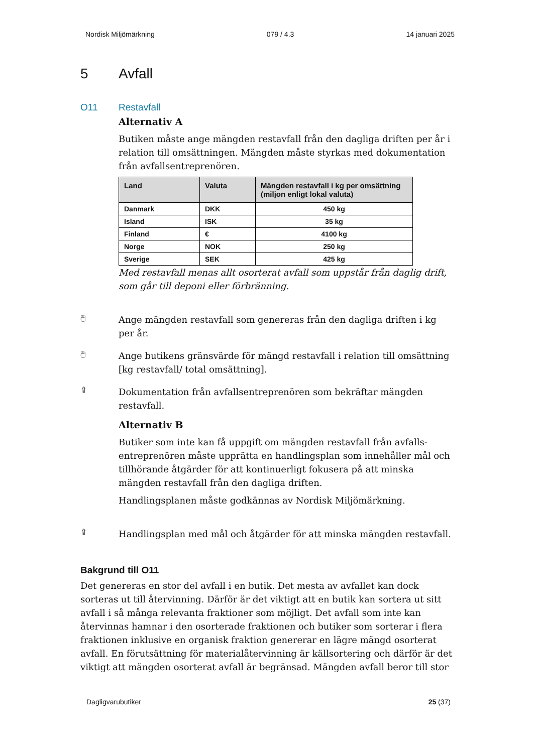Nordisk Miljömärkning 079 / 4.3 14 januari 2025
5 Avfall
O11 Restavfall
Alternativ A
Butiken måste ange mängden restavfall från den dagliga driften per år i relation till omsättningen. Mängden måste styrkas med dokumentation från avfallsentreprenören.
| Land | Valuta | Mängden restavfall i kg per omsättning (miljon enligt lokal valuta) |
| --- | --- | --- |
| Danmark | DKK | 450 kg |
| Island | ISK | 35 kg |
| Finland | € | 4100 kg |
| Norge | NOK | 250 kg |
| Sverige | SEK | 425 kg |
Med restavfall menas allt osorterat avfall som uppstår från daglig drift, som går till deponi eller förbränning.
🖱
Ange mängden restavfall som genereras från den dagliga driften i kg per år.
🖱
Ange butikens gränsvärde för mängd restavfall i relation till omsättning [kg restavfall/ total omsättning].
⇪
Dokumentation från avfallsentreprenören som bekräftar mängden restavfall.
Alternativ B
Butiker som inte kan få uppgift om mängden restavfall från avfalls-entreprenören måste upprätta en handlingsplan som innehåller mål och tillhörande åtgärder för att kontinuerligt fokusera på att minska mängden restavfall från den dagliga driften.
Handlingsplanen måste godkännas av Nordisk Miljömärkning.
⇪
Handlingsplan med mål och åtgärder för att minska mängden restavfall.
Bakgrund till O11
Det genereras en stor del avfall i en butik. Det mesta av avfallet kan dock sorteras ut till återvinning. Därför är det viktigt att en butik kan sortera ut sitt avfall i så många relevanta fraktioner som möjligt. Det avfall som inte kan återvinnas hamnar i den osorterade fraktionen och butiker som sorterar i flera fraktionen inklusive en organisk fraktion genererar en lägre mängd osorterat avfall. En förutsättning för materialåtervinning är källsortering och därför är det viktigt att mängden osorterat avfall är begränsad. Mängden avfall beror till stor
Dagligvarubutiker 25 (37)